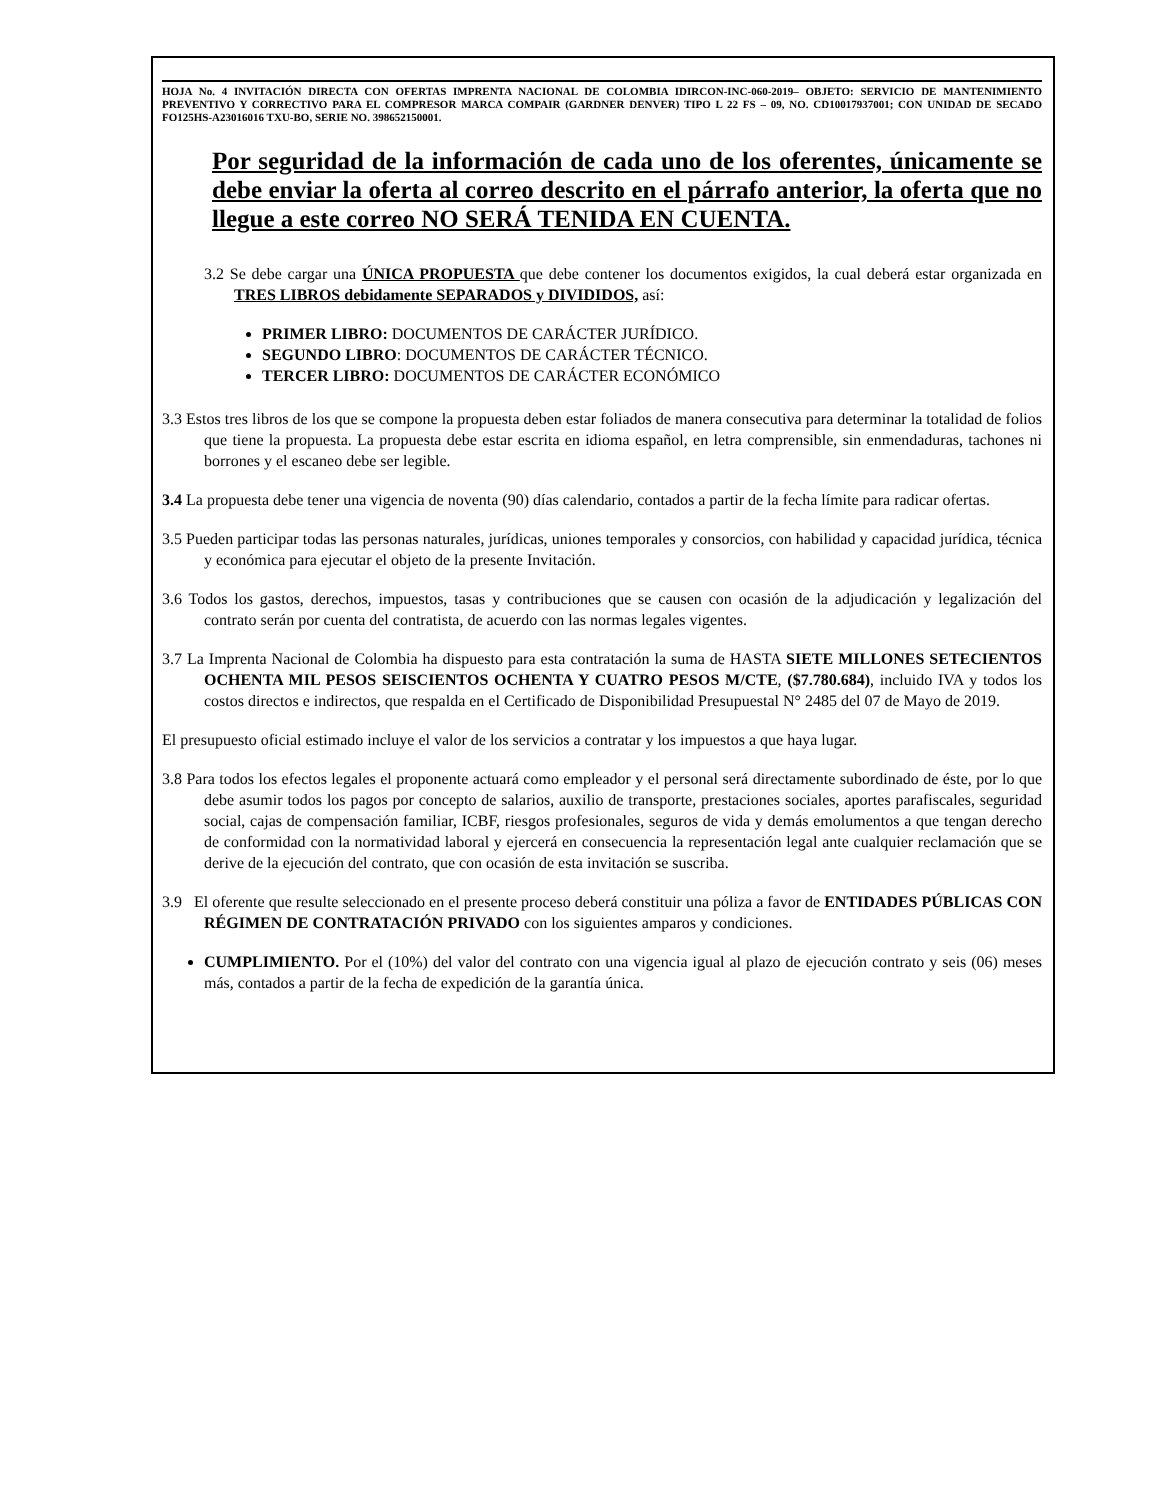HOJA No. 4 INVITACIÓN DIRECTA CON OFERTAS IMPRENTA NACIONAL DE COLOMBIA IDIRCON-INC-060-2019– OBJETO: SERVICIO DE MANTENIMIENTO PREVENTIVO Y CORRECTIVO PARA EL COMPRESOR MARCA COMPAIR (GARDNER DENVER) TIPO L 22 FS – 09, NO. CD10017937001; CON UNIDAD DE SECADO FO125HS-A23016016 TXU-BO, SERIE NO. 398652150001.
Por seguridad de la información de cada uno de los oferentes, únicamente se debe enviar la oferta al correo descrito en el párrafo anterior, la oferta que no llegue a este correo NO SERÁ TENIDA EN CUENTA.
3.2 Se debe cargar una ÚNICA PROPUESTA que debe contener los documentos exigidos, la cual deberá estar organizada en TRES LIBROS debidamente SEPARADOS y DIVIDIDOS, así:
PRIMER LIBRO: DOCUMENTOS DE CARÁCTER JURÍDICO.
SEGUNDO LIBRO: DOCUMENTOS DE CARÁCTER TÉCNICO.
TERCER LIBRO: DOCUMENTOS DE CARÁCTER ECONÓMICO
3.3 Estos tres libros de los que se compone la propuesta deben estar foliados de manera consecutiva para determinar la totalidad de folios que tiene la propuesta. La propuesta debe estar escrita en idioma español, en letra comprensible, sin enmendaduras, tachones ni borrones y el escaneo debe ser legible.
3.4 La propuesta debe tener una vigencia de noventa (90) días calendario, contados a partir de la fecha límite para radicar ofertas.
3.5 Pueden participar todas las personas naturales, jurídicas, uniones temporales y consorcios, con habilidad y capacidad jurídica, técnica y económica para ejecutar el objeto de la presente Invitación.
3.6 Todos los gastos, derechos, impuestos, tasas y contribuciones que se causen con ocasión de la adjudicación y legalización del contrato serán por cuenta del contratista, de acuerdo con las normas legales vigentes.
3.7 La Imprenta Nacional de Colombia ha dispuesto para esta contratación la suma de HASTA SIETE MILLONES SETECIENTOS OCHENTA MIL PESOS SEISCIENTOS OCHENTA Y CUATRO PESOS M/CTE, ($7.780.684), incluido IVA y todos los costos directos e indirectos, que respalda en el Certificado de Disponibilidad Presupuestal N° 2485 del 07 de Mayo de 2019.
El presupuesto oficial estimado incluye el valor de los servicios a contratar y los impuestos a que haya lugar.
3.8 Para todos los efectos legales el proponente actuará como empleador y el personal será directamente subordinado de éste, por lo que debe asumir todos los pagos por concepto de salarios, auxilio de transporte, prestaciones sociales, aportes parafiscales, seguridad social, cajas de compensación familiar, ICBF, riesgos profesionales, seguros de vida y demás emolumentos a que tengan derecho de conformidad con la normatividad laboral y ejercerá en consecuencia la representación legal ante cualquier reclamación que se derive de la ejecución del contrato, que con ocasión de esta invitación se suscriba.
3.9 El oferente que resulte seleccionado en el presente proceso deberá constituir una póliza a favor de ENTIDADES PÚBLICAS CON RÉGIMEN DE CONTRATACIÓN PRIVADO con los siguientes amparos y condiciones.
CUMPLIMIENTO. Por el (10%) del valor del contrato con una vigencia igual al plazo de ejecución contrato y seis (06) meses más, contados a partir de la fecha de expedición de la garantía única.